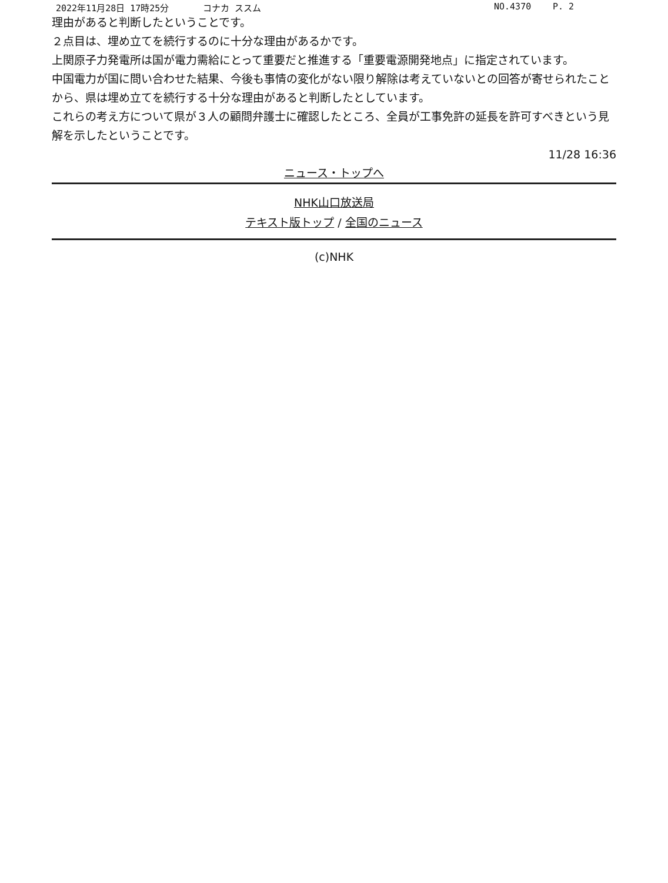2022年11月28日 17時25分 コナカ ススム NO.4370 P. 2
理由があると判断したということです。
２点目は、埋め立てを続行するのに十分な理由があるかです。
上関原子力発電所は国が電力需給にとって重要だと推進する「重要電源開発地点」に指定されています。
中国電力が国に問い合わせた結果、今後も事情の変化がない限り解除は考えていないとの回答が寄せられたことから、県は埋め立てを続行する十分な理由があると判断したとしています。
これらの考え方について県が３人の顧問弁護士に確認したところ、全員が工事免許の延長を許可すべきという見解を示したということです。
11/28 16:36
ニュース・トップへ
NHK山口放送局
テキスト版トップ / 全国のニュース
(c)NHK